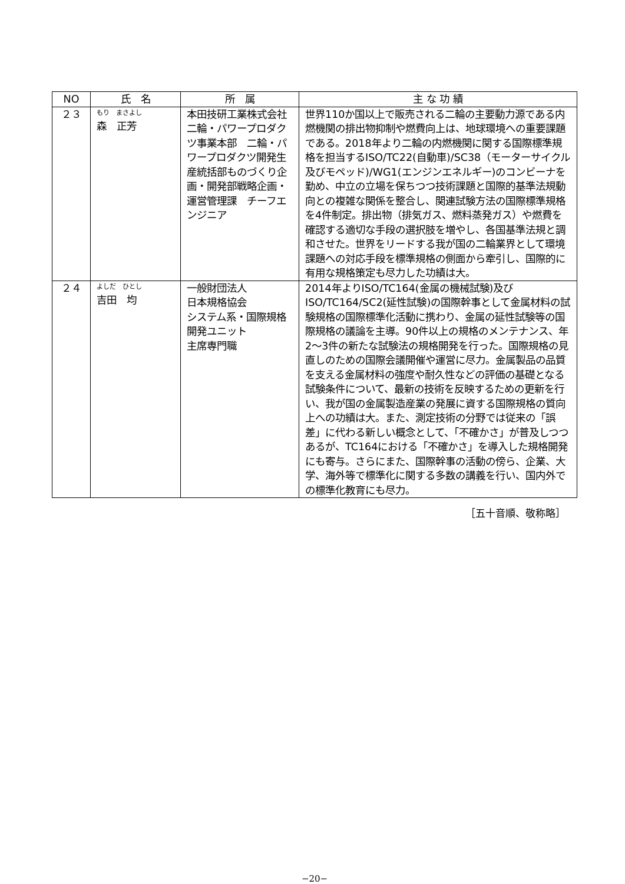| NO | 氏 名 | 所 属 | 主 な 功 績 |
| --- | --- | --- | --- |
| ２３ | もり まさよし 森 正芳 | 本田技研工業株式会社 二輪・パワープロダクツ事業本部 二輪・パワープロダクツ開発生産統括部ものづくり企画・開発部戦略企画・運営管理課 チーフエンジニア | 世界110か国以上で販売される二輪の主要動力源である内燃機関の排出物抑制や燃費向上は、地球環境への重要課題である。2018年より二輪の内燃機関に関する国際標準規格を担当するISO/TC22(自動車)/SC38（モーターサイクル及びモペッド)/WG1(エンジンエネルギー)のコンビーナを勤め、中立の立場を保ちつつ技術課題と国際的基準法規動向との複雑な関係を整合し、関連試験方法の国際標準規格を4件制定。排出物（排気ガス、燃料蒸発ガス）や燃費を確認する適切な手段の選択肢を増やし、各国基準法規と調和させた。世界をリードする我が国の二輪業界として環境課題への対応手段を標準規格の側面から牽引し、国際的に有用な規格策定も尽力した功績は大。 |
| ２４ | よしだ ひとし 吉田 均 | 一般財団法人 日本規格協会 システム系・国際規格開発ユニット 主席専門職 | 2014年よりISO/TC164(金属の機械試験)及びISO/TC164/SC2(延性試験)の国際幹事として金属材料の試験規格の国際標準化活動に携わり、金属の延性試験等の国際規格の議論を主導。90件以上の規格のメンテナンス、年2〜3件の新たな試験法の規格開発を行った。国際規格の見直しのための国際会議開催や運営に尽力。金属製品の品質を支える金属材料の強度や耐久性などの評価の基礎となる試験条件について、最新の技術を反映するための更新を行い、我が国の金属製造産業の発展に資する国際規格の質向上への功績は大。また、測定技術の分野では従来の「誤差」に代わる新しい概念として、「不確かさ」が普及しつつあるが、TC164における「不確かさ」を導入した規格開発にも寄与。さらにまた、国際幹事の活動の傍ら、企業、大学、海外等で標準化に関する多数の講義を行い、国内外での標準化教育にも尽力。 |
［五十音順、敬称略］
−20−